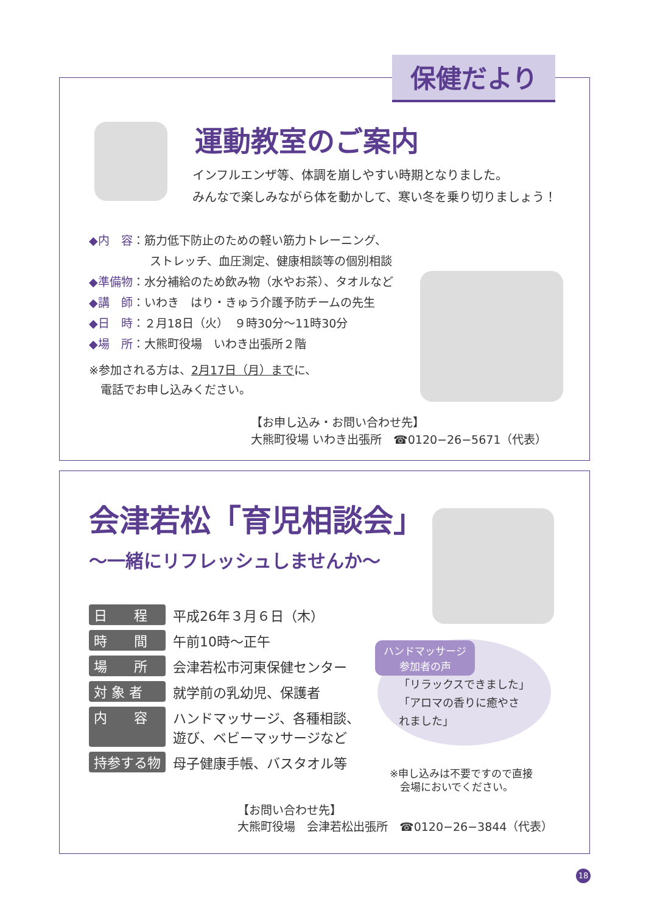保健だより
運動教室のご案内
インフルエンザ等、体調を崩しやすい時期となりました。
みんなで楽しみながら体を動かして、寒い冬を乗り切りましょう！
◆内　容：筋力低下防止のための軽い筋力トレーニング、
ストレッチ、血圧測定、健康相談等の個別相談
◆準備物：水分補給のため飲み物（水やお茶）、タオルなど
◆講　師：いわき　はり・きゅう介護予防チームの先生
◆日　時：２月18日（火）　９時30分～11時30分
◆場　所：大熊町役場　いわき出張所２階
※参加される方は、2月17日（月）までに、
　電話でお申し込みください。
【お申し込み・お問い合わせ先】
大熊町役場 いわき出張所　☎0120−26−5671（代表）
会津若松「育児相談会」
～一緒にリフレッシュしませんか～
| 日 程 | 平成26年３月６日（木） |
| 時 間 | 午前10時～正午 |
| 場 所 | 会津若松市河東保健センター |
| 対 象 者 | 就学前の乳幼児、保護者 |
| 内 容 | ハンドマッサージ、各種相談、 遊び、ベビーマッサージなど |
| 持参する物 | 母子健康手帳、バスタオル等 |
ハンドマッサージ
参加者の声
「リラックスできました」
「アロマの香りに癒やさ
れました」
※申し込みは不要ですので直接
　会場においでください。
【お問い合わせ先】
大熊町役場　会津若松出張所　☎0120−26−3844（代表）
18